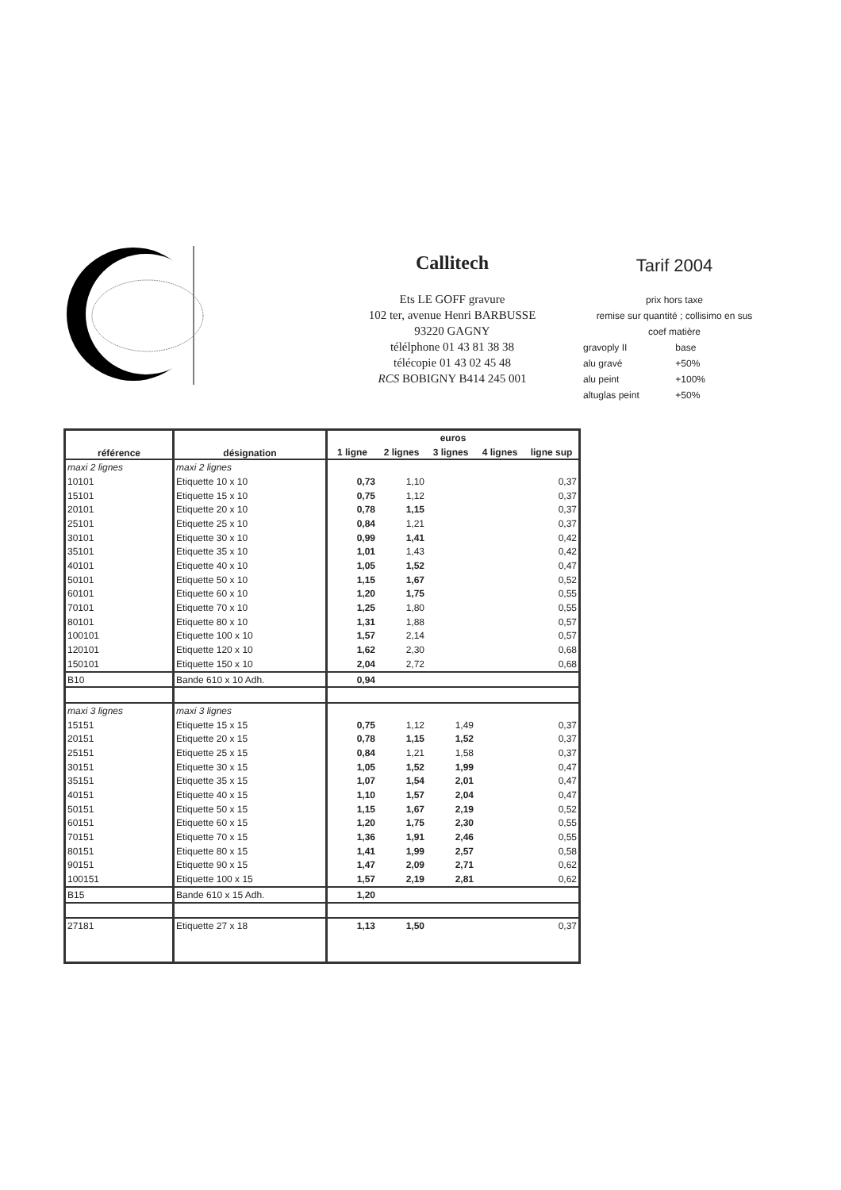Callitech
Ets LE GOFF gravure
102 ter, avenue Henri BARBUSSE
93220 GAGNY
télélphone 01 43 81 38 38
télécopie 01 43 02 45 48
RCS BOBIGNY B414 245 001
Tarif 2004
prix hors taxe
remise sur quantité ; collisimo en sus
coef matière
| gravoply II | base |
| alu gravé | +50% |
| alu peint | +100% |
| altuglas peint | +50% |
| référence | désignation | euros | | | | |
| --- | --- | --- | --- | --- | --- | --- |
| | | 1 ligne | 2 lignes | 3 lignes | 4 lignes | ligne sup |
| maxi 2 lignes | maxi 2 lignes | | | | | |
| 10101 | Etiquette 10 x 10 | 0,73 | 1,10 | | | 0,37 |
| 15101 | Etiquette 15 x 10 | 0,75 | 1,12 | | | 0,37 |
| 20101 | Etiquette 20 x 10 | 0,78 | 1,15 | | | 0,37 |
| 25101 | Etiquette 25 x 10 | 0,84 | 1,21 | | | 0,37 |
| 30101 | Etiquette 30 x 10 | 0,99 | 1,41 | | | 0,42 |
| 35101 | Etiquette 35 x 10 | 1,01 | 1,43 | | | 0,42 |
| 40101 | Etiquette 40 x 10 | 1,05 | 1,52 | | | 0,47 |
| 50101 | Etiquette 50 x 10 | 1,15 | 1,67 | | | 0,52 |
| 60101 | Etiquette 60 x 10 | 1,20 | 1,75 | | | 0,55 |
| 70101 | Etiquette 70 x 10 | 1,25 | 1,80 | | | 0,55 |
| 80101 | Etiquette 80 x 10 | 1,31 | 1,88 | | | 0,57 |
| 100101 | Etiquette 100 x 10 | 1,57 | 2,14 | | | 0,57 |
| 120101 | Etiquette 120 x 10 | 1,62 | 2,30 | | | 0,68 |
| 150101 | Etiquette 150 x 10 | 2,04 | 2,72 | | | 0,68 |
| B10 | Bande 610 x 10 Adh. | 0,94 | | | | |
| maxi 3 lignes | maxi 3 lignes | | | | | |
| 15151 | Etiquette 15 x 15 | 0,75 | 1,12 | 1,49 | | 0,37 |
| 20151 | Etiquette 20 x 15 | 0,78 | 1,15 | 1,52 | | 0,37 |
| 25151 | Etiquette 25 x 15 | 0,84 | 1,21 | 1,58 | | 0,37 |
| 30151 | Etiquette 30 x 15 | 1,05 | 1,52 | 1,99 | | 0,47 |
| 35151 | Etiquette 35 x 15 | 1,07 | 1,54 | 2,01 | | 0,47 |
| 40151 | Etiquette 40 x 15 | 1,10 | 1,57 | 2,04 | | 0,47 |
| 50151 | Etiquette 50 x 15 | 1,15 | 1,67 | 2,19 | | 0,52 |
| 60151 | Etiquette 60 x 15 | 1,20 | 1,75 | 2,30 | | 0,55 |
| 70151 | Etiquette 70 x 15 | 1,36 | 1,91 | 2,46 | | 0,55 |
| 80151 | Etiquette 80 x 15 | 1,41 | 1,99 | 2,57 | | 0,58 |
| 90151 | Etiquette 90 x 15 | 1,47 | 2,09 | 2,71 | | 0,62 |
| 100151 | Etiquette 100 x 15 | 1,57 | 2,19 | 2,81 | | 0,62 |
| B15 | Bande 610 x 15 Adh. | 1,20 | | | | |
| 27181 | Etiquette 27 x 18 | 1,13 | 1,50 | | | 0,37 |